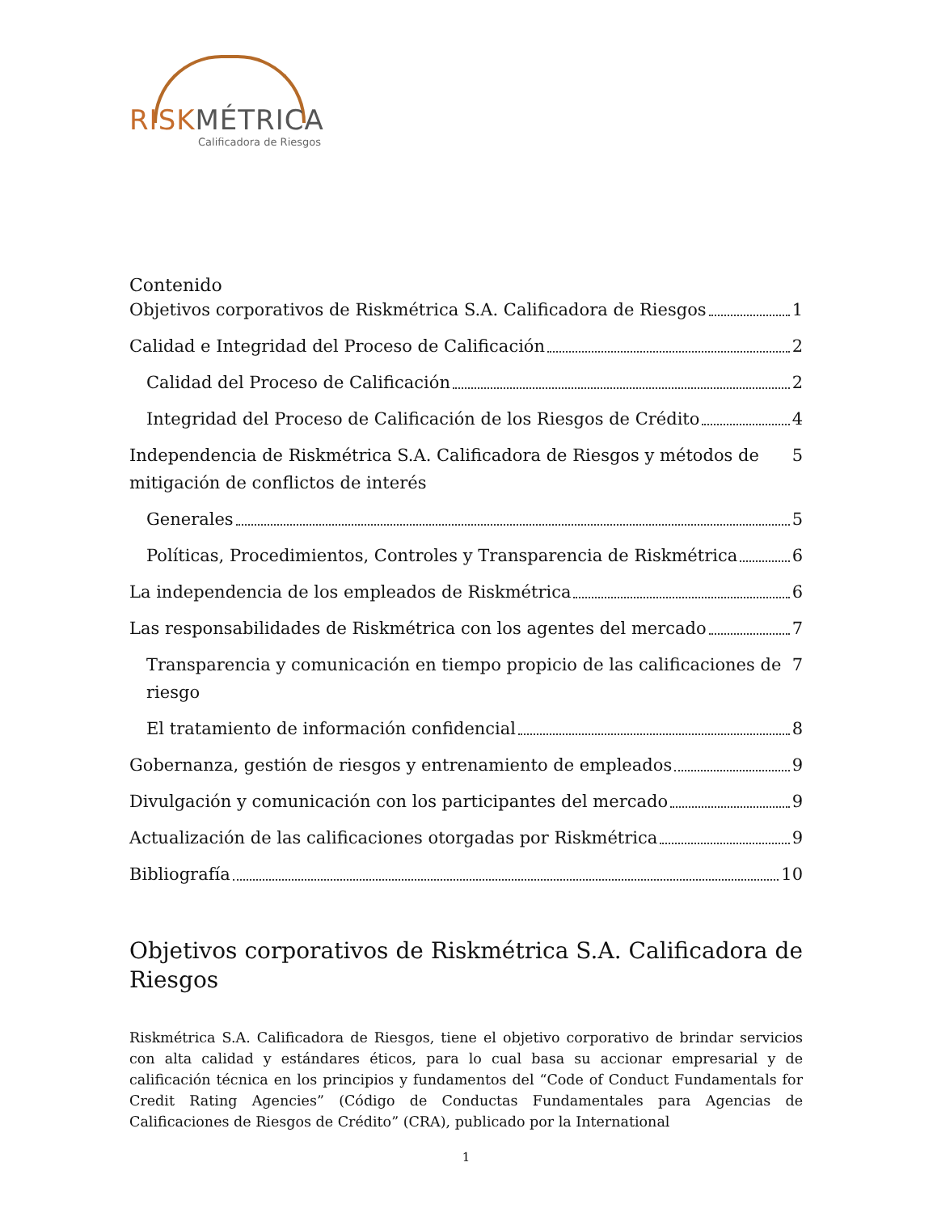RISKMÉTRICA
Calificadora de Riesgos
Contenido
Objetivos corporativos de Riskmétrica S.A. Calificadora de Riesgos 1
Calidad e Integridad del Proceso de Calificación 2
Calidad del Proceso de Calificación 2
Integridad del Proceso de Calificación de los Riesgos de Crédito 4
Independencia de Riskmétrica S.A. Calificadora de Riesgos y métodos de mitigación de conflictos de interés 5
Generales 5
Políticas, Procedimientos, Controles y Transparencia de Riskmétrica 6
La independencia de los empleados de Riskmétrica 6
Las responsabilidades de Riskmétrica con los agentes del mercado 7
Transparencia y comunicación en tiempo propicio de las calificaciones de riesgo 7
El tratamiento de información confidencial 8
Gobernanza, gestión de riesgos y entrenamiento de empleados 9
Divulgación y comunicación con los participantes del mercado 9
Actualización de las calificaciones otorgadas por Riskmétrica 9
Bibliografía 10
Objetivos corporativos de Riskmétrica S.A. Calificadora de Riesgos
Riskmétrica S.A. Calificadora de Riesgos, tiene el objetivo corporativo de brindar servicios con alta calidad y estándares éticos, para lo cual basa su accionar empresarial y de calificación técnica en los principios y fundamentos del “Code of Conduct Fundamentals for Credit Rating Agencies” (Código de Conductas Fundamentales para Agencias de Calificaciones de Riesgos de Crédito” (CRA), publicado por la International
1